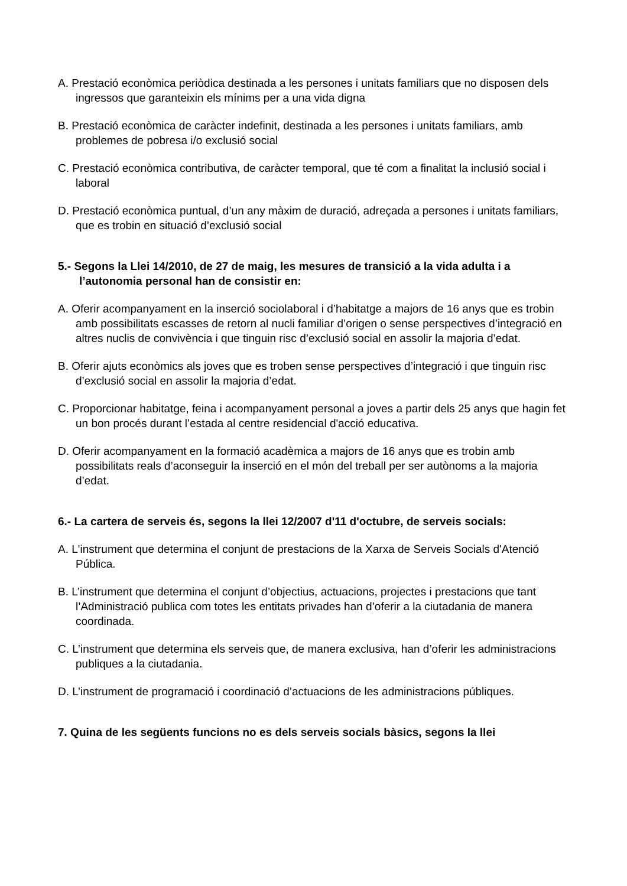A. Prestació econòmica periòdica destinada a les persones i unitats familiars que no disposen dels ingressos que garanteixin els mínims per a una vida digna
B. Prestació econòmica de caràcter indefinit, destinada a les persones i unitats familiars, amb problemes de pobresa i/o exclusió social
C. Prestació econòmica contributiva, de caràcter temporal, que té com a finalitat la inclusió social i laboral
D. Prestació econòmica puntual, d’un any màxim de duració, adreçada a persones i unitats familiars, que es trobin en situació d’exclusió social
5.- Segons la Llei 14/2010, de 27 de maig, les mesures de transició a la vida adulta i a l’autonomia personal han de consistir en:
A. Oferir acompanyament en la inserció sociolaboral i d’habitatge a majors de 16 anys que es trobin amb possibilitats escasses de retorn al nucli familiar d’origen o sense perspectives d’integració en altres nuclis de convivència i que tinguin risc d’exclusió social en assolir la majoria d’edat.
B. Oferir ajuts econòmics als joves que es troben sense perspectives d’integració i que tinguin risc d’exclusió social en assolir la majoria d’edat.
C. Proporcionar habitatge, feina i acompanyament personal a joves a partir dels 25 anys que hagin fet un bon procés durant l’estada al centre residencial d'acció educativa.
D. Oferir acompanyament en la formació acadèmica a majors de 16 anys que es trobin amb possibilitats reals d’aconseguir la inserció en el món del treball per ser autònoms a la majoria d’edat.
6.- La cartera de serveis és, segons la llei 12/2007 d'11 d'octubre, de serveis socials:
A. L'instrument que determina el conjunt de prestacions de la Xarxa de Serveis Socials d'Atenció Pública.
B. L’instrument que determina el conjunt d’objectius, actuacions, projectes i prestacions que tant l’Administració publica com totes les entitats privades han d’oferir a la ciutadania de manera coordinada.
C. L’instrument que determina els serveis que, de manera exclusiva, han d’oferir les administracions publiques a la ciutadania.
D. L’instrument de programació i coordinació d’actuacions de les administracions públiques.
7. Quina de les següents funcions no es dels serveis socials bàsics, segons la llei